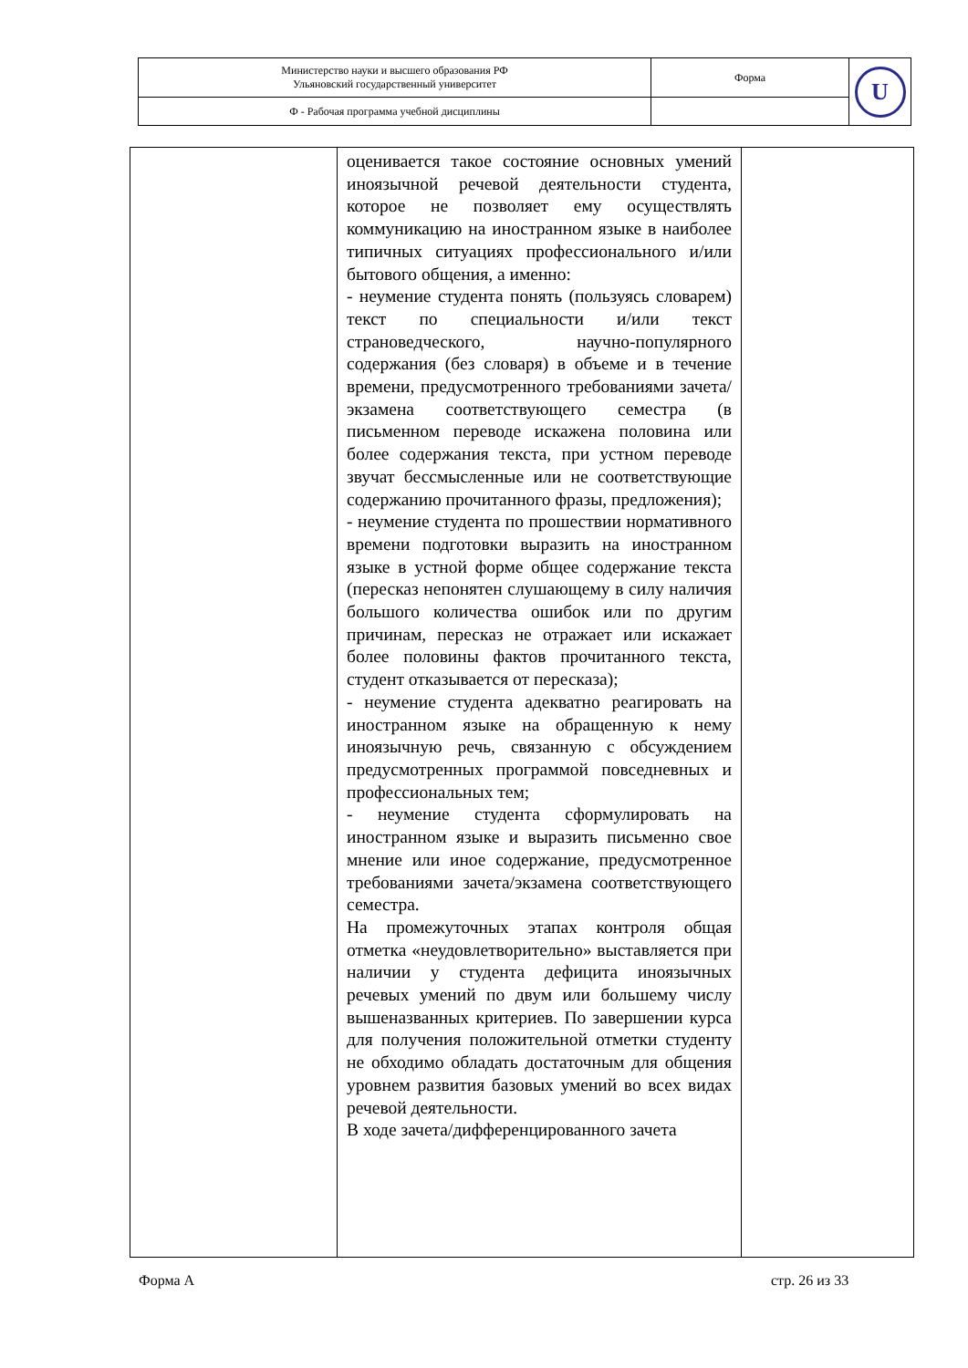| Министерство науки и высшего образования РФ Ульяновский государственный университет | Форма | U |
| Ф - Рабочая программа учебной дисциплины | | |
| | оценивается такое состояние основных умений иноязычной речевой деятельности студента, которое не позволяет ему осуществлять коммуникацию на иностранном языке в наиболее типичных ситуациях профессионального и/или бытового общения, а именно: - неумение студента понять (пользуясь словарем) текст по специальности и/или текст страноведческого, научно-популярного содержания (без словаря) в объеме и в течение времени, предусмотренного требованиями зачета/экзамена соответствующего семестра (в письменном переводе искажена половина или более содержания текста, при устном переводе звучат бессмысленные или не соответствующие содержанию прочитанного фразы, предложения); - неумение студента по прошествии нормативного времени подготовки выразить на иностранном языке в устной форме общее содержание текста (пересказ непонятен слушающему в силу наличия большого количества ошибок или по другим причинам, пересказ не отражает или искажает более половины фактов прочитанного текста, студент отказывается от пересказа); - неумение студента адекватно реагировать на иностранном языке на обращенную к нему иноязычную речь, связанную с обсуждением предусмотренных программой повседневных и профессиональных тем; - неумение студента сформулировать на иностранном языке и выразить письменно свое мнение или иное содержание, предусмотренное требованиями зачета/экзамена соответствующего семестра. На промежуточных этапах контроля общая отметка «неудовлетворительно» выставляется при наличии у студента дефицита иноязычных речевых умений по двум или большему числу вышеназванных критериев. По завершении курса для получения положительной отметки студенту не обходимо обладать достаточным для общения уровнем развития базовых умений во всех видах речевой деятельности. В ходе зачета/дифференцированного зачета | |
Форма А стр. 26 из 33